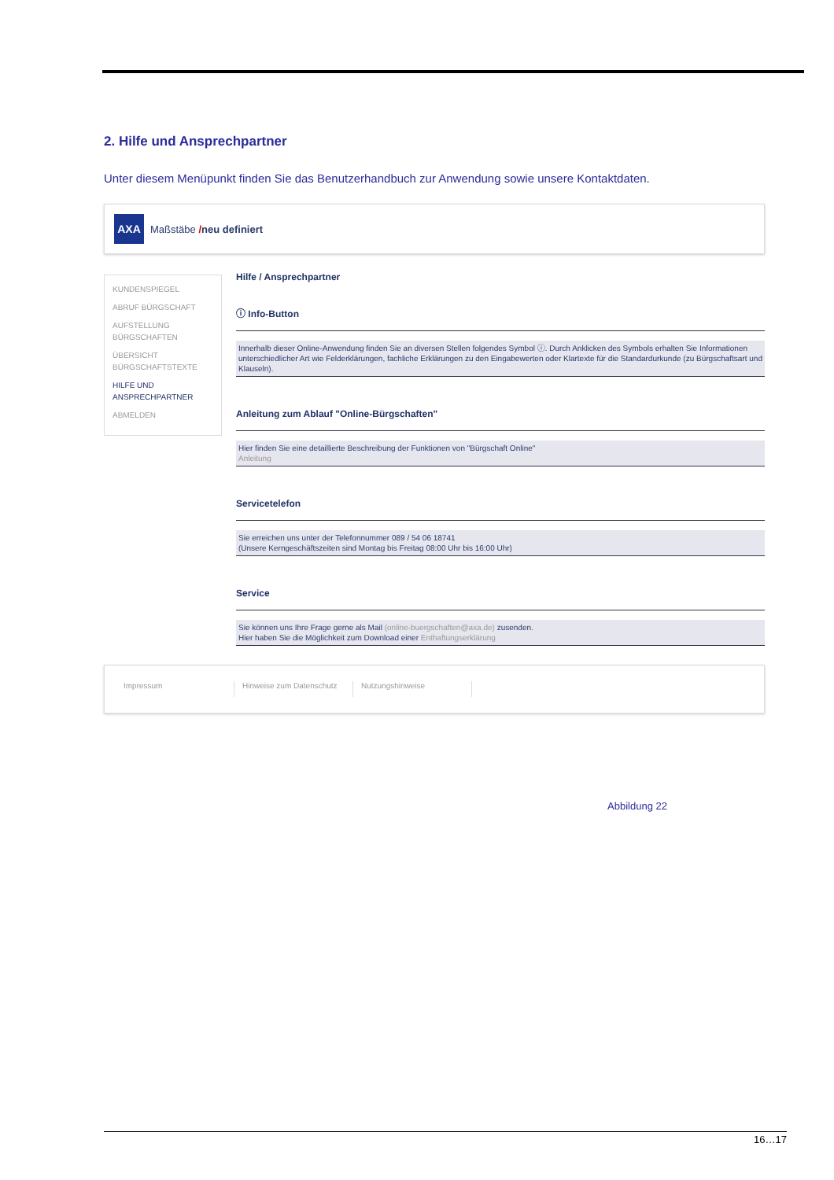2. Hilfe und Ansprechpartner
Unter diesem Menüpunkt finden Sie das Benutzerhandbuch zur Anwendung sowie unsere Kontaktdaten.
AXA
Maßstäbe /neu definiert
KUNDENSPIEGEL
ABRUF BÜRGSCHAFT
AUFSTELLUNG BÜRGSCHAFTEN
ÜBERSICHT BÜRGSCHAFTSTEXTE
HILFE UND ANSPRECHPARTNER
ABMELDEN
Hilfe / Ansprechpartner
ⓘ Info-Button
Innerhalb dieser Online-Anwendung finden Sie an diversen Stellen folgendes Symbol ⓘ. Durch Anklicken des Symbols erhalten Sie Informationen unterschiedlicher Art wie Felderklärungen, fachliche Erklärungen zu den Eingabewerten oder Klartexte für die Standardurkunde (zu Bürgschaftsart und Klauseln).
Anleitung zum Ablauf "Online-Bürgschaften"
Hier finden Sie eine detaillierte Beschreibung der Funktionen von "Bürgschaft Online"
Anleitung
Servicetelefon
Sie erreichen uns unter der Telefonnummer 089 / 54 06 18741
(Unsere Kerngeschäftszeiten sind Montag bis Freitag 08:00 Uhr bis 16:00 Uhr)
Service
Sie können uns Ihre Frage gerne als Mail (online-buergschaften@axa.de) zusenden.
Hier haben Sie die Möglichkeit zum Download einer Enthaftungserklärung
Impressum Hinweise zum Datenschutz
Nutzungshinweise
Abbildung 22
16…17